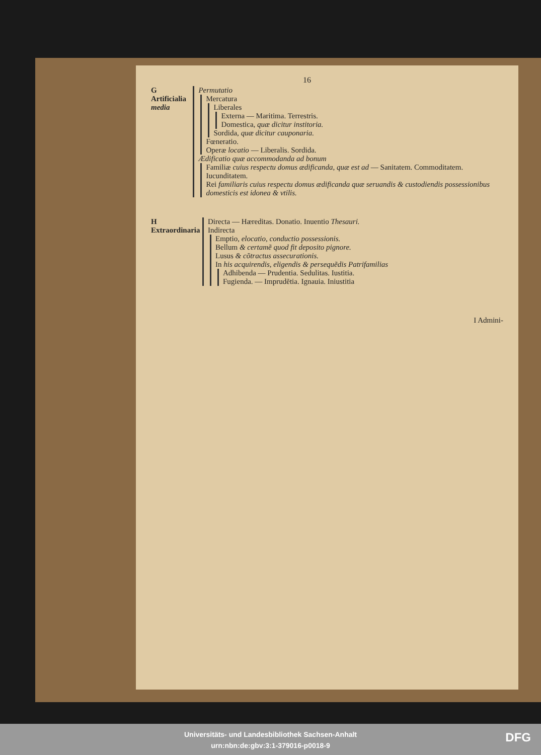16
G Artificialia media
Permutatio
Mercatura
Liberales
Externa — Maritima. Terrestris.
Domestica, quæ dicitur institoria.
Sordida, quæ dicitur cauponaria.
Fœneratio.
Operæ locatio — Liberalis. Sordida.
Ædificatio quæ accommodanda ad bonum
Familiæ cuius respectu domus ædificanda, quæ est ad — Sanitatem. Commoditatem. Iucunditatem.
Rei familiaris cuius respectu domus ædificanda quæ seruandis & custodiendis possessionibus domesticis est idonea & vtilis.
H Extraordinaria
Directa — Hæreditas. Donatio. Inuentio Thesauri.
Indirecta
Emptio, elocatio, conductio possessionis.
Bellum & certamẽ quod fit deposito pignore.
Lusus & cõtractus assecurationis.
In his acquirendis, eligendis & persequẽdis Patrifamilias
Adhibenda — Prudentia. Sedulitas. Iustitia.
Fugienda. — Imprudẽtia. Ignauia. Iniustitia
I Admini-
Universitäts- und Landesbibliothek Sachsen-Anhalt
urn:nbn:de:gbv:3:1-379016-p0018-9
DFG